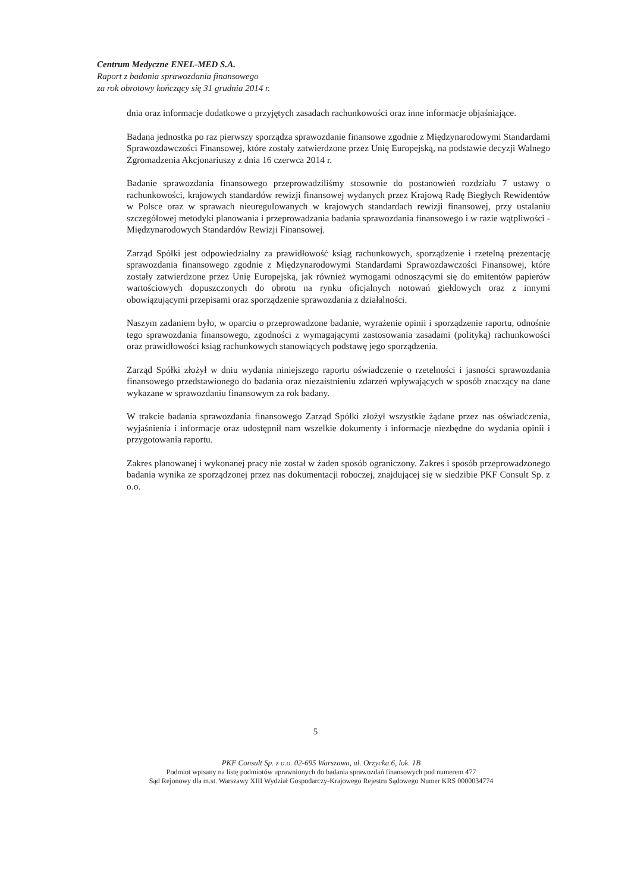Centrum Medyczne ENEL-MED S.A.
Raport z badania sprawozdania finansowego
za rok obrotowy kończący się 31 grudnia 2014 r.
dnia oraz informacje dodatkowe o przyjętych zasadach rachunkowości oraz inne informacje objaśniające.
Badana jednostka po raz pierwszy sporządza sprawozdanie finansowe zgodnie z Międzynarodowymi Standardami Sprawozdawczości Finansowej, które zostały zatwierdzone przez Unię Europejską, na podstawie decyzji Walnego Zgromadzenia Akcjonariuszy z dnia 16 czerwca 2014 r.
Badanie sprawozdania finansowego przeprowadziliśmy stosownie do postanowień rozdziału 7 ustawy o rachunkowości, krajowych standardów rewizji finansowej wydanych przez Krajową Radę Biegłych Rewidentów w Polsce oraz w sprawach nieuregulowanych w krajowych standardach rewizji finansowej, przy ustalaniu szczegółowej metodyki planowania i przeprowadzania badania sprawozdania finansowego i w razie wątpliwości - Międzynarodowych Standardów Rewizji Finansowej.
Zarząd Spółki jest odpowiedzialny za prawidłowość ksiąg rachunkowych, sporządzenie i rzetelną prezentację sprawozdania finansowego zgodnie z Międzynarodowymi Standardami Sprawozdawczości Finansowej, które zostały zatwierdzone przez Unię Europejską, jak również wymogami odnoszącymi się do emitentów papierów wartościowych dopuszczonych do obrotu na rynku oficjalnych notowań giełdowych oraz z innymi obowiązującymi przepisami oraz sporządzenie sprawozdania z działalności.
Naszym zadaniem było, w oparciu o przeprowadzone badanie, wyrażenie opinii i sporządzenie raportu, odnośnie tego sprawozdania finansowego, zgodności z wymagającymi zastosowania zasadami (polityką) rachunkowości oraz prawidłowości ksiąg rachunkowych stanowiących podstawę jego sporządzenia.
Zarząd Spółki złożył w dniu wydania niniejszego raportu oświadczenie o rzetelności i jasności sprawozdania finansowego przedstawionego do badania oraz niezaistnieniu zdarzeń wpływających w sposób znaczący na dane wykazane w sprawozdaniu finansowym za rok badany.
W trakcie badania sprawozdania finansowego Zarząd Spółki złożył wszystkie żądane przez nas oświadczenia, wyjaśnienia i informacje oraz udostępnił nam wszelkie dokumenty i informacje niezbędne do wydania opinii i przygotowania raportu.
Zakres planowanej i wykonanej pracy nie został w żaden sposób ograniczony. Zakres i sposób przeprowadzonego badania wynika ze sporządzonej przez nas dokumentacji roboczej, znajdującej się w siedzibie PKF Consult Sp. z o.o.
5
PKF Consult Sp. z o.o. 02-695 Warszawa, ul. Orzycka 6, lok. 1B
Podmiot wpisany na listę podmiotów uprawnionych do badania sprawozdań finansowych pod numerem 477
Sąd Rejonowy dla m.st. Warszawy XIII Wydział Gospodarczy-Krajowego Rejestru Sądowego Numer KRS 0000034774